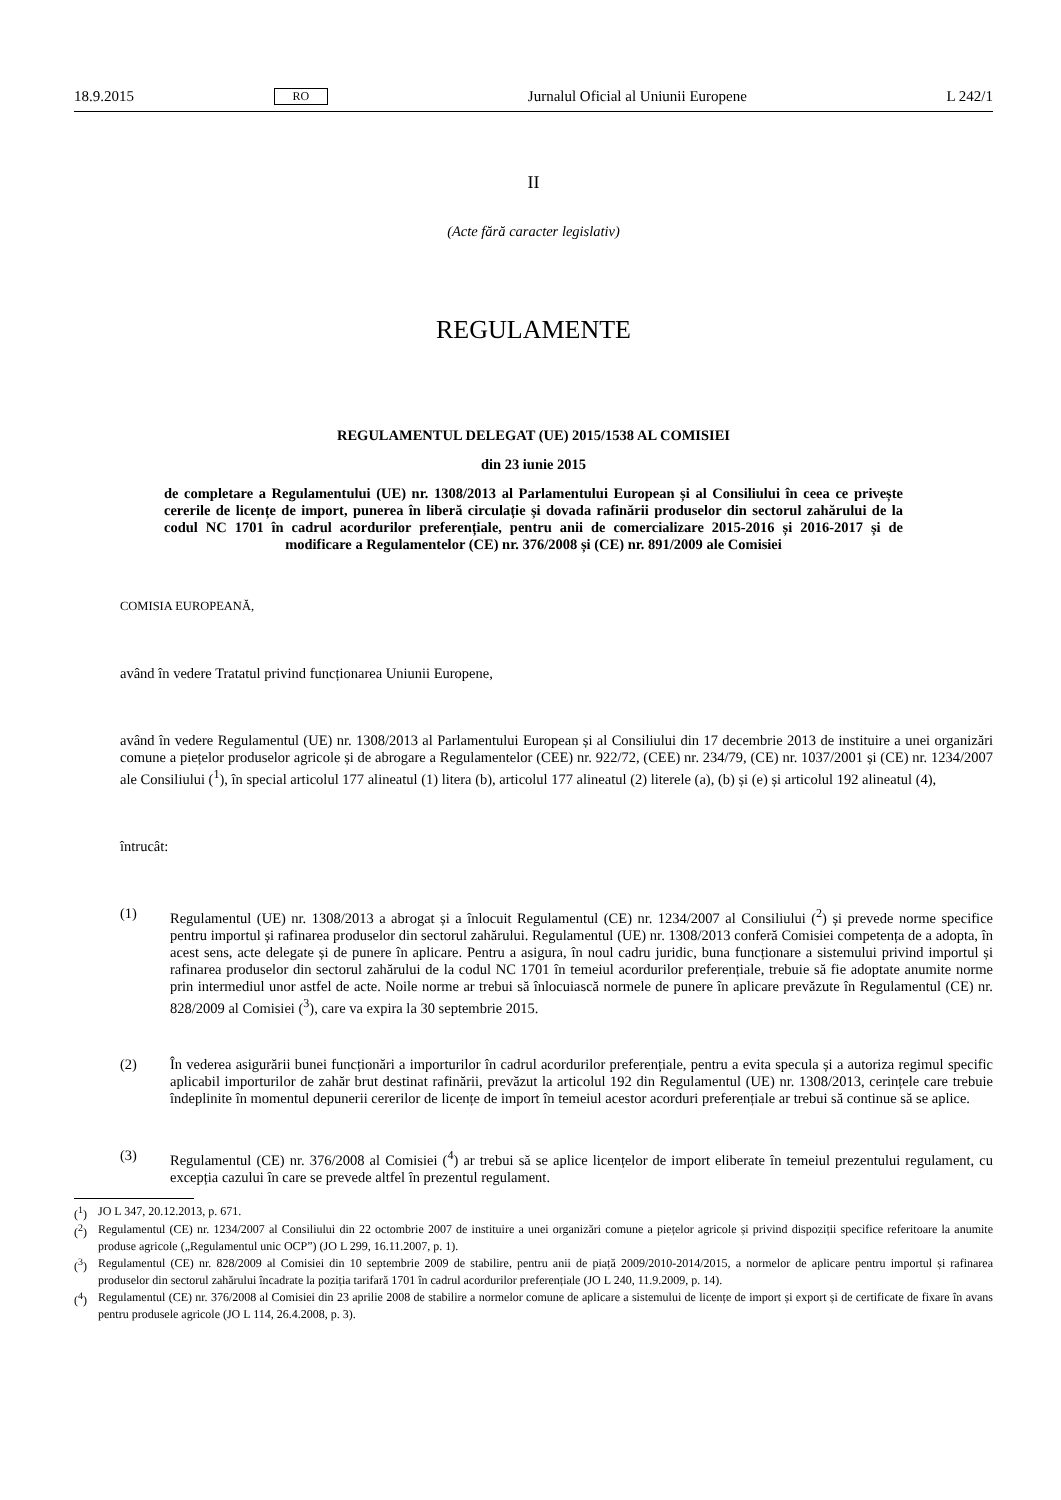18.9.2015 RO Jurnalul Oficial al Uniunii Europene L 242/1
II
(Acte fără caracter legislativ)
REGULAMENTE
REGULAMENTUL DELEGAT (UE) 2015/1538 AL COMISIEI
din 23 iunie 2015
de completare a Regulamentului (UE) nr. 1308/2013 al Parlamentului European și al Consiliului în ceea ce privește cererile de licențe de import, punerea în liberă circulație și dovada rafinării produselor din sectorul zahărului de la codul NC 1701 în cadrul acordurilor preferențiale, pentru anii de comercializare 2015-2016 și 2016-2017 și de modificare a Regulamentelor (CE) nr. 376/2008 și (CE) nr. 891/2009 ale Comisiei
COMISIA EUROPEANĂ,
având în vedere Tratatul privind funcționarea Uniunii Europene,
având în vedere Regulamentul (UE) nr. 1308/2013 al Parlamentului European și al Consiliului din 17 decembrie 2013 de instituire a unei organizări comune a piețelor produselor agricole și de abrogare a Regulamentelor (CEE) nr. 922/72, (CEE) nr. 234/79, (CE) nr. 1037/2001 și (CE) nr. 1234/2007 ale Consiliului (<sup>1</sup>), în special articolul 177 alineatul (1) litera (b), articolul 177 alineatul (2) literele (a), (b) și (e) și articolul 192 alineatul (4),
întrucât:
(1)
Regulamentul (UE) nr. 1308/2013 a abrogat și a înlocuit Regulamentul (CE) nr. 1234/2007 al Consiliului (<sup>2</sup>) și prevede norme specifice pentru importul și rafinarea produselor din sectorul zahărului. Regulamentul (UE) nr. 1308/2013 conferă Comisiei competența de a adopta, în acest sens, acte delegate și de punere în aplicare. Pentru a asigura, în noul cadru juridic, buna funcționare a sistemului privind importul și rafinarea produselor din sectorul zahărului de la codul NC 1701 în temeiul acordurilor preferențiale, trebuie să fie adoptate anumite norme prin intermediul unor astfel de acte. Noile norme ar trebui să înlocuiască normele de punere în aplicare prevăzute în Regulamentul (CE) nr. 828/2009 al Comisiei (<sup>3</sup>), care va expira la 30 septembrie 2015.
(2)
În vederea asigurării bunei funcționări a importurilor în cadrul acordurilor preferențiale, pentru a evita specula și a autoriza regimul specific aplicabil importurilor de zahăr brut destinat rafinării, prevăzut la articolul 192 din Regulamentul (UE) nr. 1308/2013, cerințele care trebuie îndeplinite în momentul depunerii cererilor de licențe de import în temeiul acestor acorduri preferențiale ar trebui să continue să se aplice.
(3)
Regulamentul (CE) nr. 376/2008 al Comisiei (<sup>4</sup>) ar trebui să se aplice licențelor de import eliberate în temeiul prezentului regulament, cu excepția cazului în care se prevede altfel în prezentul regulament.
(<sup>1</sup>)
JO L 347, 20.12.2013, p. 671.
(<sup>2</sup>)
Regulamentul (CE) nr. 1234/2007 al Consiliului din 22 octombrie 2007 de instituire a unei organizări comune a piețelor agricole și privind dispoziții specifice referitoare la anumite produse agricole („Regulamentul unic OCP”) (JO L 299, 16.11.2007, p. 1).
(<sup>3</sup>)
Regulamentul (CE) nr. 828/2009 al Comisiei din 10 septembrie 2009 de stabilire, pentru anii de piață 2009/2010-2014/2015, a normelor de aplicare pentru importul și rafinarea produselor din sectorul zahărului încadrate la poziția tarifară 1701 în cadrul acordurilor preferențiale (JO L 240, 11.9.2009, p. 14).
(<sup>4</sup>)
Regulamentul (CE) nr. 376/2008 al Comisiei din 23 aprilie 2008 de stabilire a normelor comune de aplicare a sistemului de licențe de import și export și de certificate de fixare în avans pentru produsele agricole (JO L 114, 26.4.2008, p. 3).